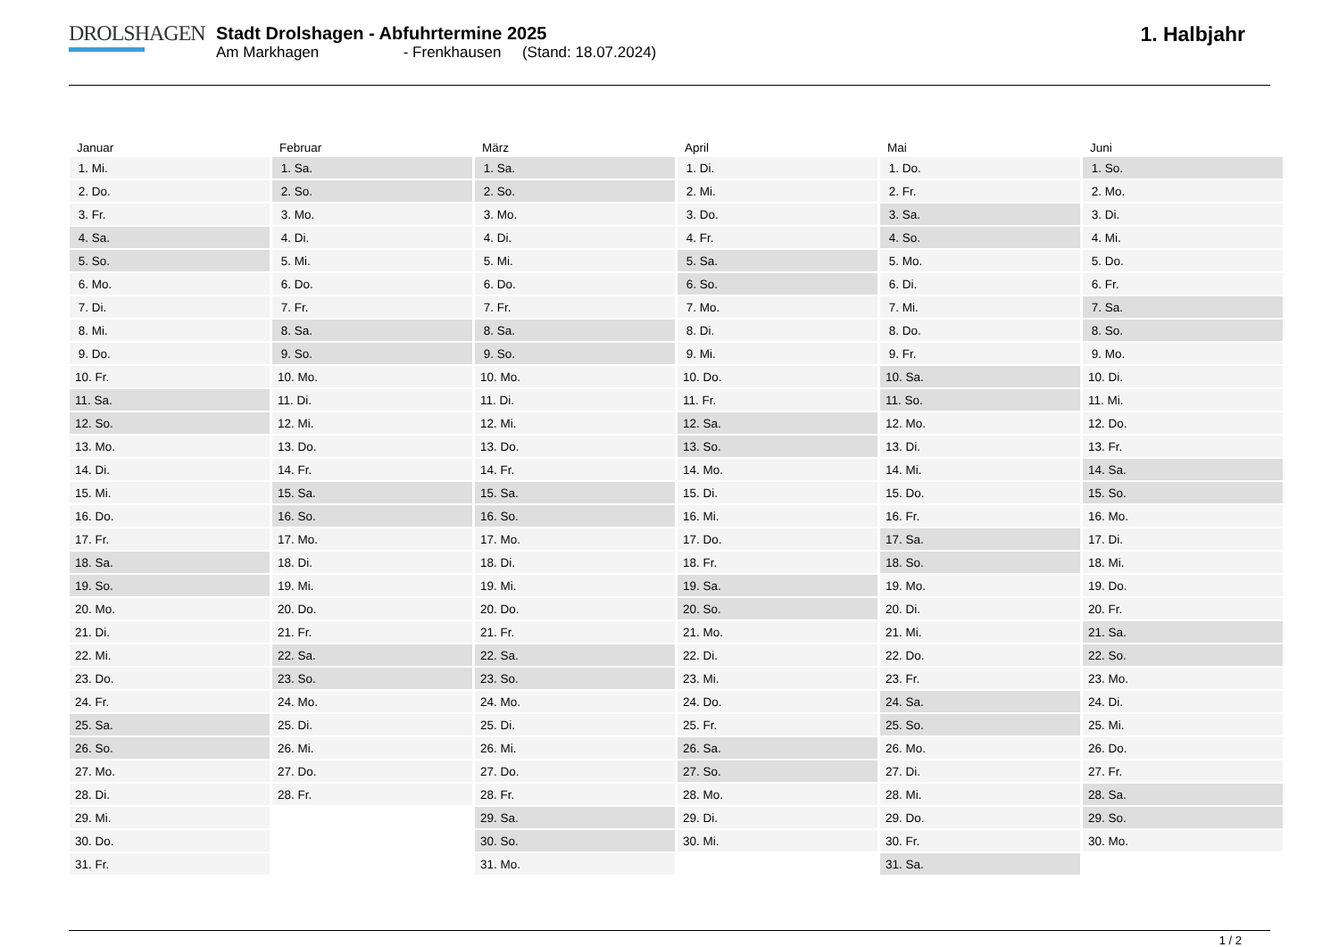DROLSHAGEN
Stadt Drolshagen - Abfuhrtermine 2025
Am Markhagen - Frenkhausen (Stand: 18.07.2024)
1. Halbjahr
| Januar | Februar | März | April | Mai | Juni |
| --- | --- | --- | --- | --- | --- |
| 1. Mi. | 1. Sa. | 1. Sa. | 1. Di. | 1. Do. | 1. So. |
| 2. Do. | 2. So. | 2. So. | 2. Mi. | 2. Fr. | 2. Mo. |
| 3. Fr. | 3. Mo. | 3. Mo. | 3. Do. | 3. Sa. | 3. Di. |
| 4. Sa. | 4. Di. | 4. Di. | 4. Fr. | 4. So. | 4. Mi. |
| 5. So. | 5. Mi. | 5. Mi. | 5. Sa. | 5. Mo. | 5. Do. |
| 6. Mo. | 6. Do. | 6. Do. | 6. So. | 6. Di. | 6. Fr. |
| 7. Di. | 7. Fr. | 7. Fr. | 7. Mo. | 7. Mi. | 7. Sa. |
| 8. Mi. | 8. Sa. | 8. Sa. | 8. Di. | 8. Do. | 8. So. |
| 9. Do. | 9. So. | 9. So. | 9. Mi. | 9. Fr. | 9. Mo. |
| 10. Fr. | 10. Mo. | 10. Mo. | 10. Do. | 10. Sa. | 10. Di. |
| 11. Sa. | 11. Di. | 11. Di. | 11. Fr. | 11. So. | 11. Mi. |
| 12. So. | 12. Mi. | 12. Mi. | 12. Sa. | 12. Mo. | 12. Do. |
| 13. Mo. | 13. Do. | 13. Do. | 13. So. | 13. Di. | 13. Fr. |
| 14. Di. | 14. Fr. | 14. Fr. | 14. Mo. | 14. Mi. | 14. Sa. |
| 15. Mi. | 15. Sa. | 15. Sa. | 15. Di. | 15. Do. | 15. So. |
| 16. Do. | 16. So. | 16. So. | 16. Mi. | 16. Fr. | 16. Mo. |
| 17. Fr. | 17. Mo. | 17. Mo. | 17. Do. | 17. Sa. | 17. Di. |
| 18. Sa. | 18. Di. | 18. Di. | 18. Fr. | 18. So. | 18. Mi. |
| 19. So. | 19. Mi. | 19. Mi. | 19. Sa. | 19. Mo. | 19. Do. |
| 20. Mo. | 20. Do. | 20. Do. | 20. So. | 20. Di. | 20. Fr. |
| 21. Di. | 21. Fr. | 21. Fr. | 21. Mo. | 21. Mi. | 21. Sa. |
| 22. Mi. | 22. Sa. | 22. Sa. | 22. Di. | 22. Do. | 22. So. |
| 23. Do. | 23. So. | 23. So. | 23. Mi. | 23. Fr. | 23. Mo. |
| 24. Fr. | 24. Mo. | 24. Mo. | 24. Do. | 24. Sa. | 24. Di. |
| 25. Sa. | 25. Di. | 25. Di. | 25. Fr. | 25. So. | 25. Mi. |
| 26. So. | 26. Mi. | 26. Mi. | 26. Sa. | 26. Mo. | 26. Do. |
| 27. Mo. | 27. Do. | 27. Do. | 27. So. | 27. Di. | 27. Fr. |
| 28. Di. | 28. Fr. | 28. Fr. | 28. Mo. | 28. Mi. | 28. Sa. |
| 29. Mi. | | 29. Sa. | 29. Di. | 29. Do. | 29. So. |
| 30. Do. | | 30. So. | 30. Mi. | 30. Fr. | 30. Mo. |
| 31. Fr. | | 31. Mo. | | 31. Sa. | |
1 / 2